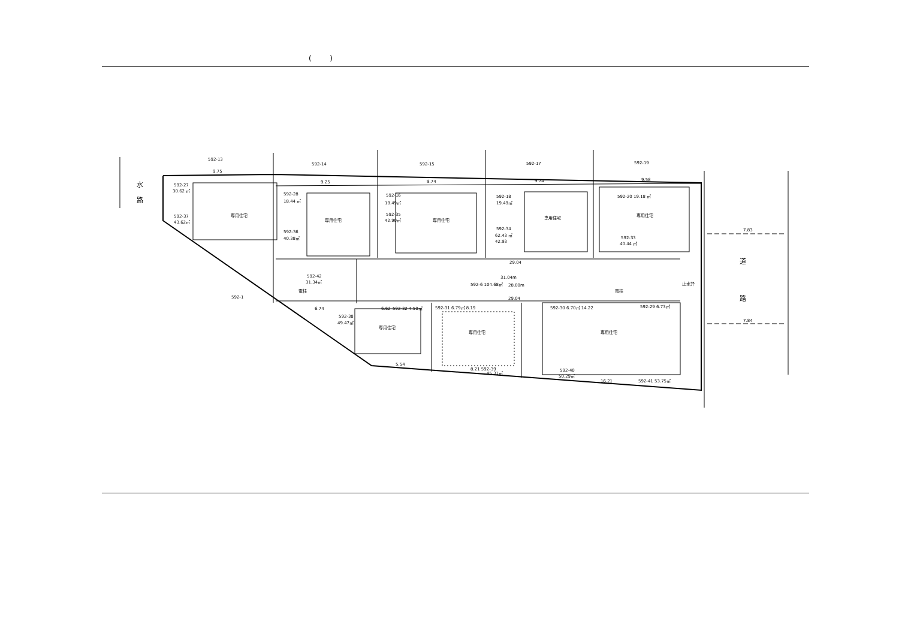( )
592-13
592-14
592-15
592-17
592-19
592-27
30.62 ㎡
592-37
43.62㎡
592-28
18.44 ㎡
592-36
40.38㎡
592-16
19.49㎡
592-35
42.90㎡
592-18
19.49㎡
592-34
62.43 ㎡
42.93
592-20 19.18 ㎡
592-33
40.44 ㎡
専用住宅
専用住宅
専用住宅
専用住宅
専用住宅
592-42
31.34㎡
電柱
592-1
592-6 104.68㎡
31.04m
28.00m
29.04
29.04
電柱
止水弁
592-38
49.47㎡
6.74
6.62
592-32 4.50㎡
592-31 6.79㎡ 8.19
592-30 6.70㎡ 14.22
592-29 6.73㎡
専用住宅
専用住宅
専用住宅
5.54
8.21 592-39
45.31㎡
592-40
50.29㎡
16.21
592-41 53.75㎡
9.75
9.25
9.74
9.74
9.58
7.83
7.84
水
路
道
路